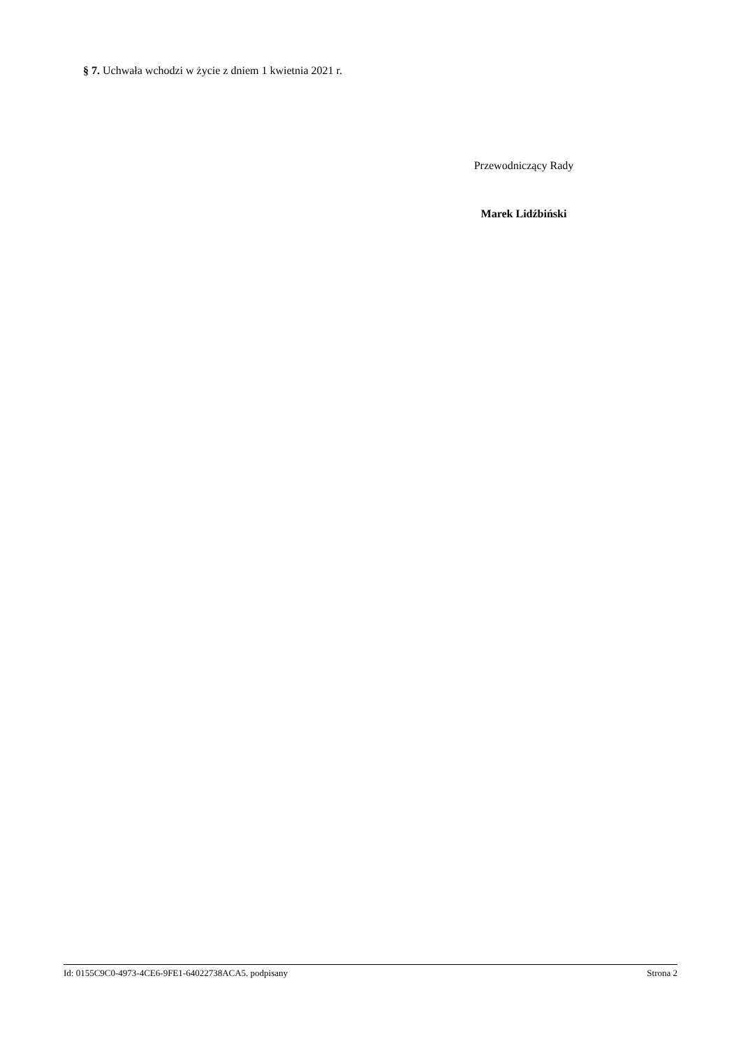§ 7. Uchwała wchodzi w życie z dniem 1 kwietnia 2021 r.
Przewodniczący Rady
Marek Lidźbiński
Id: 0155C9C0-4973-4CE6-9FE1-64022738ACA5. podpisany Strona 2